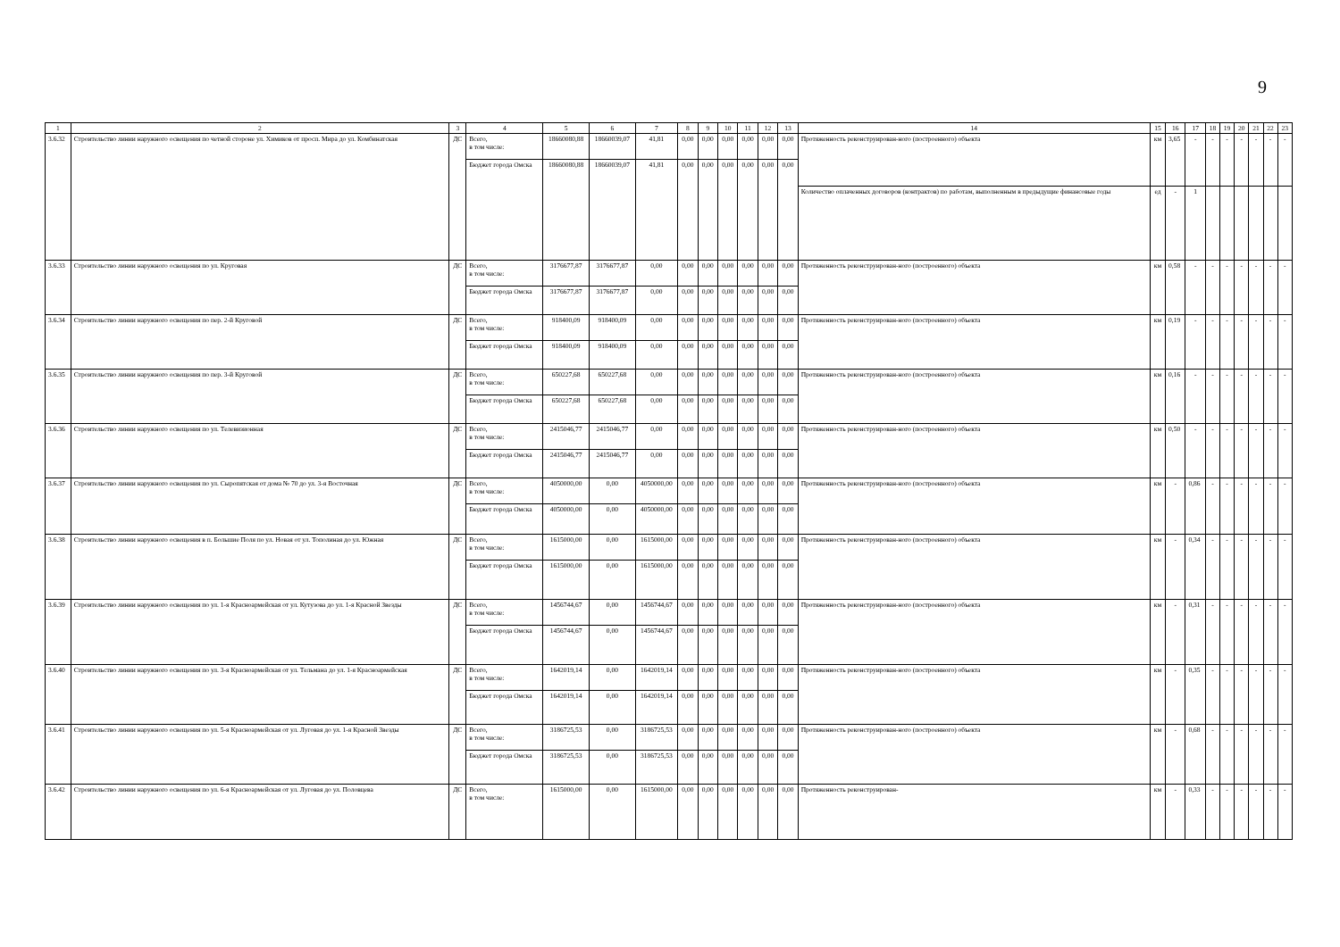9
| 1 | 2 | 3 | 4 | 5 | 6 | 7 | 8 | 9 | 10 | 11 | 12 | 13 | 14 | 15 | 16 | 17 | 18 | 19 | 20 | 21 | 22 | 23 |
| --- | --- | --- | --- | --- | --- | --- | --- | --- | --- | --- | --- | --- | --- | --- | --- | --- | --- | --- | --- | --- | --- | --- |
| 3.6.32 | Строительство линии наружного освещения по четной стороне ул. Химиков от просп. Мира до ул. Комбинатская | ДС | Всего, в том числе: | 18660080,88 | 18660039,07 | 41,81 | 0,00 | 0,00 | 0,00 | 0,00 | 0,00 | 0,00 | Протяженность реконструирован-ного (построенного) объекта | км | 3,65 | - | - | - | - | - | - | - |
| | | | Бюджет города Омска | 18660080,88 | 18660039,07 | 41,81 | 0,00 | 0,00 | 0,00 | 0,00 | 0,00 | 0,00 | | | | | | | | | | |
| | | | | | | | | | | | | | Количество оплаченных договоров (контрактов) по работам, выполненным в предыдущие финансовые годы | ед | - | 1 | | | | | | |
| 3.6.33 | Строительство линии наружного освещения по ул. Круговая | ДС | Всего, в том числе: | 3176677,87 | 3176677,87 | 0,00 | 0,00 | 0,00 | 0,00 | 0,00 | 0,00 | 0,00 | Протяженность реконструирован-ного (построенного) объекта | км | 0,58 | - | - | - | - | - | - | - |
| | | | Бюджет города Омска | 3176677,87 | 3176677,87 | 0,00 | 0,00 | 0,00 | 0,00 | 0,00 | 0,00 | 0,00 | | | | | | | | | | |
| 3.6.34 | Строительство линии наружного освещения по пер. 2-й Круговой | ДС | Всего, в том числе: | 918400,09 | 918400,09 | 0,00 | 0,00 | 0,00 | 0,00 | 0,00 | 0,00 | 0,00 | Протяженность реконструирован-ного (построенного) объекта | км | 0,19 | - | - | - | - | - | - | - |
| | | | Бюджет города Омска | 918400,09 | 918400,09 | 0,00 | 0,00 | 0,00 | 0,00 | 0,00 | 0,00 | 0,00 | | | | | | | | | | |
| 3.6.35 | Строительство линии наружного освещения по пер. 3-й Круговой | ДС | Всего, в том числе: | 650227,68 | 650227,68 | 0,00 | 0,00 | 0,00 | 0,00 | 0,00 | 0,00 | 0,00 | Протяженность реконструирован-ного (построенного) объекта | км | 0,16 | - | - | - | - | - | - | - |
| | | | Бюджет города Омска | 650227,68 | 650227,68 | 0,00 | 0,00 | 0,00 | 0,00 | 0,00 | 0,00 | 0,00 | | | | | | | | | | |
| 3.6.36 | Строительство линии наружного освещения по ул. Телевизионная | ДС | Всего, в том числе: | 2415046,77 | 2415046,77 | 0,00 | 0,00 | 0,00 | 0,00 | 0,00 | 0,00 | 0,00 | Протяженность реконструирован-ного (построенного) объекта | км | 0,50 | - | - | - | - | - | - | - |
| | | | Бюджет города Омска | 2415046,77 | 2415046,77 | 0,00 | 0,00 | 0,00 | 0,00 | 0,00 | 0,00 | 0,00 | | | | | | | | | | |
| 3.6.37 | Строительство линии наружного освещения по ул. Сыропятская от дома № 70 до ул. 3-я Восточная | ДС | Всего, в том числе: | 4050000,00 | 0,00 | 4050000,00 | 0,00 | 0,00 | 0,00 | 0,00 | 0,00 | 0,00 | Протяженность реконструирован-ного (построенного) объекта | км | - | 0,86 | - | - | - | - | - | - |
| | | | Бюджет города Омска | 4050000,00 | 0,00 | 4050000,00 | 0,00 | 0,00 | 0,00 | 0,00 | 0,00 | 0,00 | | | | | | | | | | |
| 3.6.38 | Строительство линии наружного освещения в п. Большие Поля по ул. Новая от ул. Тополиная до ул. Южная | ДС | Всего, в том числе: | 1615000,00 | 0,00 | 1615000,00 | 0,00 | 0,00 | 0,00 | 0,00 | 0,00 | 0,00 | Протяженность реконструирован-ного (построенного) объекта | км | - | 0,34 | - | - | - | - | - | - |
| | | | Бюджет города Омска | 1615000,00 | 0,00 | 1615000,00 | 0,00 | 0,00 | 0,00 | 0,00 | 0,00 | 0,00 | | | | | | | | | | |
| 3.6.39 | Строительство линии наружного освещения по ул. 1-я Красноармейская от ул. Кутузова до ул. 1-я Красной Звезды | ДС | Всего, в том числе: | 1456744,67 | 0,00 | 1456744,67 | 0,00 | 0,00 | 0,00 | 0,00 | 0,00 | 0,00 | Протяженность реконструирован-ного (построенного) объекта | км | - | 0,31 | - | - | - | - | - | - |
| | | | Бюджет города Омска | 1456744,67 | 0,00 | 1456744,67 | 0,00 | 0,00 | 0,00 | 0,00 | 0,00 | 0,00 | | | | | | | | | | |
| 3.6.40 | Строительство линии наружного освещения по ул. 3-я Красноармейская от ул. Тельмана до ул. 1-я Красноармейская | ДС | Всего, в том числе: | 1642019,14 | 0,00 | 1642019,14 | 0,00 | 0,00 | 0,00 | 0,00 | 0,00 | 0,00 | Протяженность реконструирован-ного (построенного) объекта | км | - | 0,35 | - | - | - | - | - | - |
| | | | Бюджет города Омска | 1642019,14 | 0,00 | 1642019,14 | 0,00 | 0,00 | 0,00 | 0,00 | 0,00 | 0,00 | | | | | | | | | | |
| 3.6.41 | Строительство линии наружного освещения по ул. 5-я Красноармейская от ул. Луговая до ул. 1-я Красной Звезды | ДС | Всего, в том числе: | 3186725,53 | 0,00 | 3186725,53 | 0,00 | 0,00 | 0,00 | 0,00 | 0,00 | 0,00 | Протяженность реконструирован-ного (построенного) объекта | км | - | 0,68 | - | - | - | - | - | - |
| | | | Бюджет города Омска | 3186725,53 | 0,00 | 3186725,53 | 0,00 | 0,00 | 0,00 | 0,00 | 0,00 | 0,00 | | | | | | | | | | |
| 3.6.42 | Строительство линии наружного освещения по ул. 6-я Красноармейская от ул. Луговая до ул. Половцева | ДС | Всего, в том числе: | 1615000,00 | 0,00 | 1615000,00 | 0,00 | 0,00 | 0,00 | 0,00 | 0,00 | 0,00 | Протяженность реконструирован- | км | - | 0,33 | - | - | - | - | - | - |